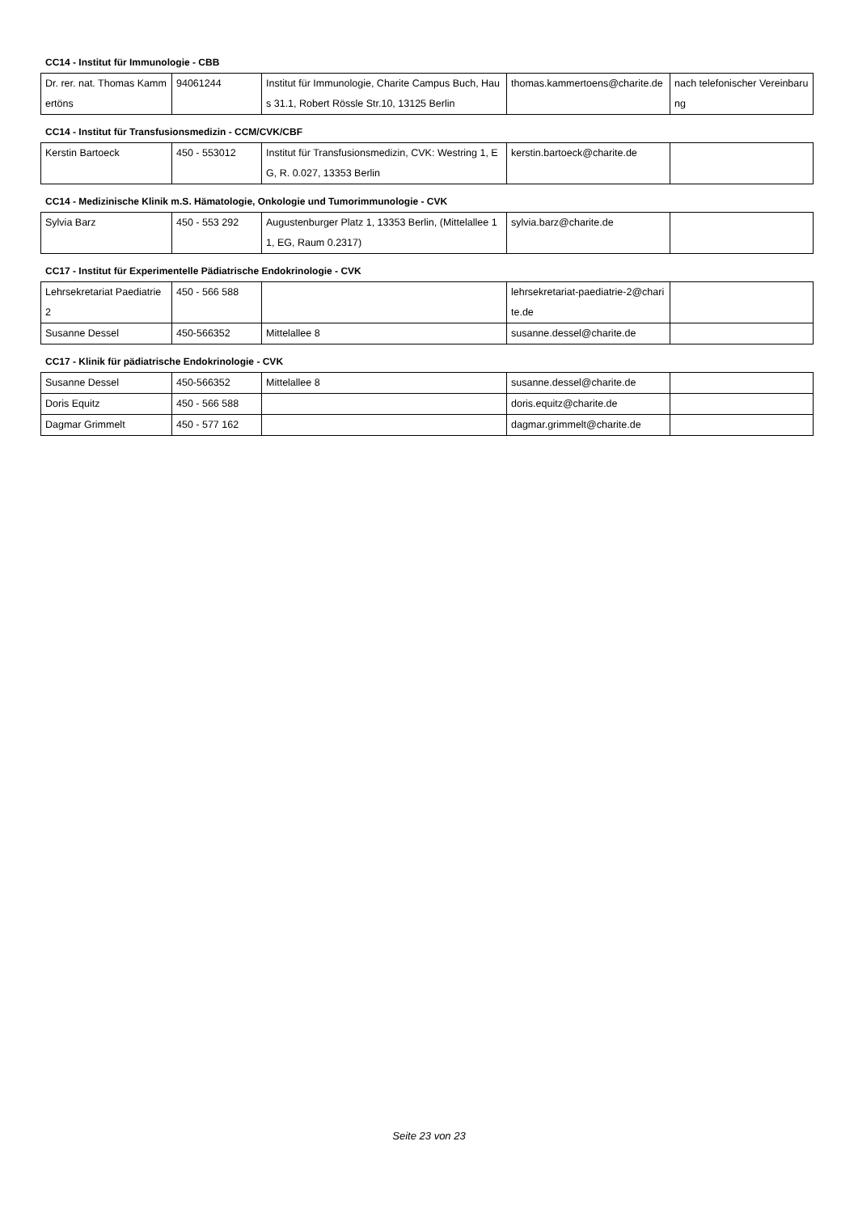CC14 - Institut für Immunologie - CBB
| Dr. rer. nat. Thomas Kammertöns | 94061244 | Institut für Immunologie, Charite Campus Buch, Haus 31.1, Robert Rössle Str.10, 13125 Berlin | thomas.kammertoens@charite.de | nach telefonischer Vereinbarung |
CC14 - Institut für Transfusionsmedizin - CCM/CVK/CBF
| Kerstin Bartoeck | 450 - 553012 | Institut für Transfusionsmedizin, CVK: Westring 1, EG, R. 0.027, 13353 Berlin | kerstin.bartoeck@charite.de | |
CC14 - Medizinische Klinik m.S. Hämatologie, Onkologie und Tumorimmunologie - CVK
| Sylvia Barz | 450 - 553 292 | Augustenburger Platz 1, 13353 Berlin, (Mittelallee 11, EG, Raum 0.2317) | sylvia.barz@charite.de | |
CC17 - Institut für Experimentelle Pädiatrische Endokrinologie - CVK
| Lehrsekretariat Paediatrie 2 | 450 - 566 588 | | lehrsekretariat-paediatrie-2@charite.de | |
| Susanne Dessel | 450-566352 | Mittelallee 8 | susanne.dessel@charite.de | |
CC17 - Klinik für pädiatrische Endokrinologie - CVK
| Susanne Dessel | 450-566352 | Mittelallee 8 | susanne.dessel@charite.de | |
| Doris Equitz | 450 - 566 588 | | doris.equitz@charite.de | |
| Dagmar Grimmelt | 450 - 577 162 | | dagmar.grimmelt@charite.de | |
Seite 23 von 23